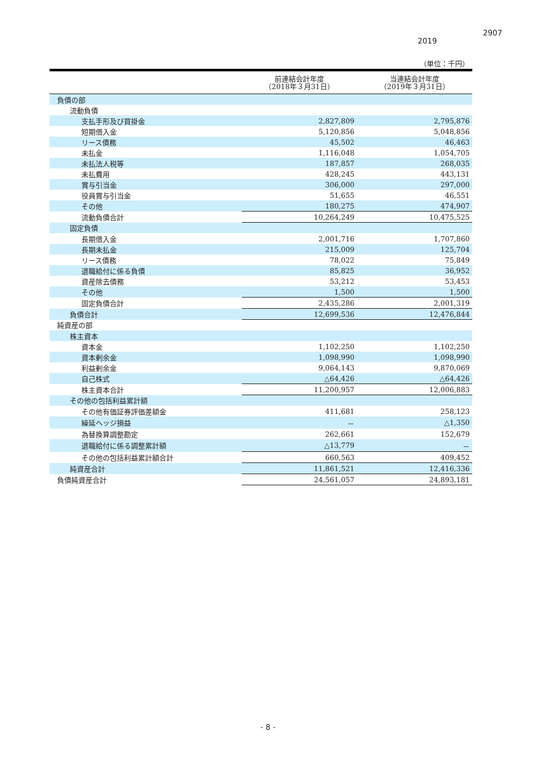2907
2019
（単位：千円）
| | 前連結会計年度 （2018年３月31日） | 当連結会計年度 （2019年３月31日） |
| --- | --- | --- |
| 負債の部 | | |
| 流動負債 | | |
| 支払手形及び買掛金 | 2,827,809 | 2,795,876 |
| 短期借入金 | 5,120,856 | 5,048,856 |
| リース債務 | 45,502 | 46,463 |
| 未払金 | 1,116,048 | 1,054,705 |
| 未払法人税等 | 187,857 | 268,035 |
| 未払費用 | 428,245 | 443,131 |
| 賞与引当金 | 306,000 | 297,000 |
| 役員賞与引当金 | 51,655 | 46,551 |
| その他 | 180,275 | 474,907 |
| 流動負債合計 | 10,264,249 | 10,475,525 |
| 固定負債 | | |
| 長期借入金 | 2,001,716 | 1,707,860 |
| 長期未払金 | 215,009 | 125,704 |
| リース債務 | 78,022 | 75,849 |
| 退職給付に係る負債 | 85,825 | 36,952 |
| 資産除去債務 | 53,212 | 53,453 |
| その他 | 1,500 | 1,500 |
| 固定負債合計 | 2,435,286 | 2,001,319 |
| 負債合計 | 12,699,536 | 12,476,844 |
| 純資産の部 | | |
| 株主資本 | | |
| 資本金 | 1,102,250 | 1,102,250 |
| 資本剰余金 | 1,098,990 | 1,098,990 |
| 利益剰余金 | 9,064,143 | 9,870,069 |
| 自己株式 | △64,426 | △64,426 |
| 株主資本合計 | 11,200,957 | 12,006,883 |
| その他の包括利益累計額 | | |
| その他有価証券評価差額金 | 411,681 | 258,123 |
| 繰延ヘッジ損益 | － | △1,350 |
| 為替換算調整勘定 | 262,661 | 152,679 |
| 退職給付に係る調整累計額 | △13,779 | － |
| その他の包括利益累計額合計 | 660,563 | 409,452 |
| 純資産合計 | 11,861,521 | 12,416,336 |
| 負債純資産合計 | 24,561,057 | 24,893,181 |
- 8 -